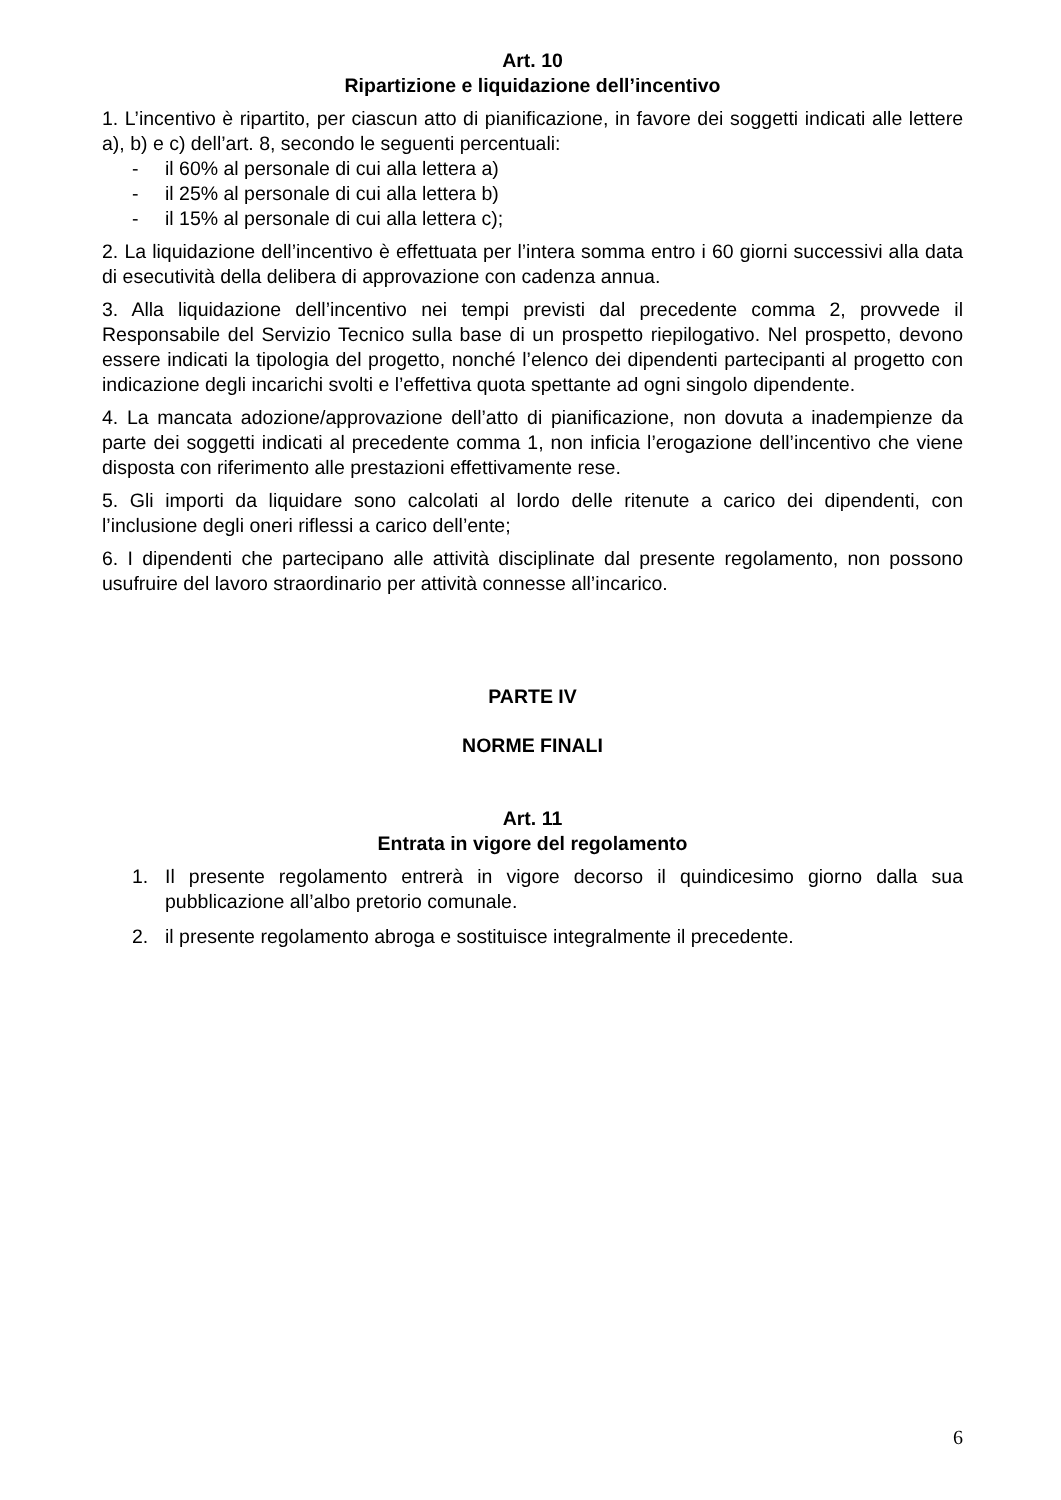Art. 10
Ripartizione e liquidazione dell’incentivo
1. L’incentivo è ripartito, per ciascun atto di pianificazione, in favore dei soggetti indicati alle lettere a), b) e c) dell’art. 8, secondo le seguenti percentuali:
- il 60% al personale di cui alla lettera a)
- il 25% al personale di cui alla lettera b)
- il 15% al personale di cui alla lettera c);
2. La liquidazione dell’incentivo è effettuata per l’intera somma entro i 60 giorni successivi alla data di esecutività della delibera di approvazione con cadenza annua.
3. Alla liquidazione dell’incentivo nei tempi previsti dal precedente comma 2, provvede il Responsabile del Servizio Tecnico sulla base di un prospetto riepilogativo. Nel prospetto, devono essere indicati la tipologia del progetto, nonché l’elenco dei dipendenti partecipanti al progetto con indicazione degli incarichi svolti e l’effettiva quota spettante ad ogni singolo dipendente.
4. La mancata adozione/approvazione dell’atto di pianificazione, non dovuta a inadempienze da parte dei soggetti indicati al precedente comma 1, non inficia l’erogazione dell’incentivo che viene disposta con riferimento alle prestazioni effettivamente rese.
5. Gli importi da liquidare sono calcolati al lordo delle ritenute a carico dei dipendenti, con l’inclusione degli oneri riflessi a carico dell’ente;
6. I dipendenti che partecipano alle attività disciplinate dal presente regolamento, non possono usufruire del lavoro straordinario per attività connesse all’incarico.
PARTE IV
NORME FINALI
Art. 11
Entrata in vigore del regolamento
1. Il presente regolamento entrerà in vigore decorso il quindicesimo giorno dalla sua pubblicazione all’albo pretorio comunale.
2. il presente regolamento abroga e sostituisce integralmente il precedente.
6